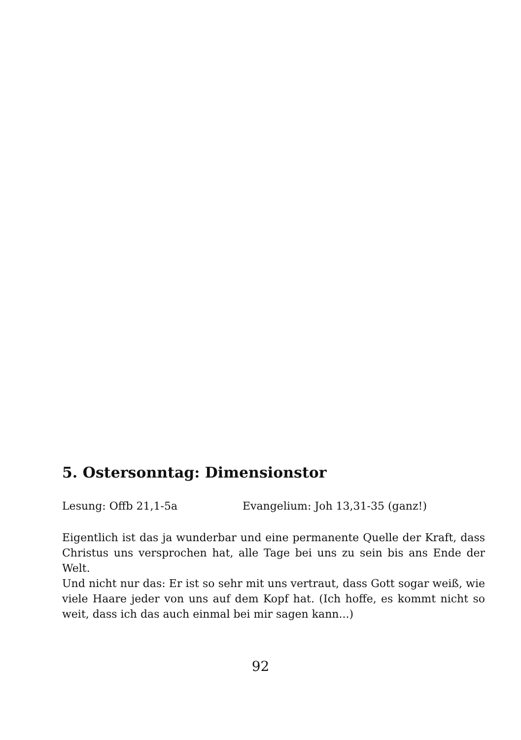5. Ostersonntag: Dimensionstor
Lesung: Offb 21,1-5a Evangelium: Joh 13,31-35 (ganz!)
Eigentlich ist das ja wunderbar und eine permanente Quelle der Kraft, dass Christus uns versprochen hat, alle Tage bei uns zu sein bis ans Ende der Welt.
Und nicht nur das: Er ist so sehr mit uns vertraut, dass Gott sogar weiß, wie viele Haare jeder von uns auf dem Kopf hat. (Ich hoffe, es kommt nicht so weit, dass ich das auch einmal bei mir sagen kann...)
92